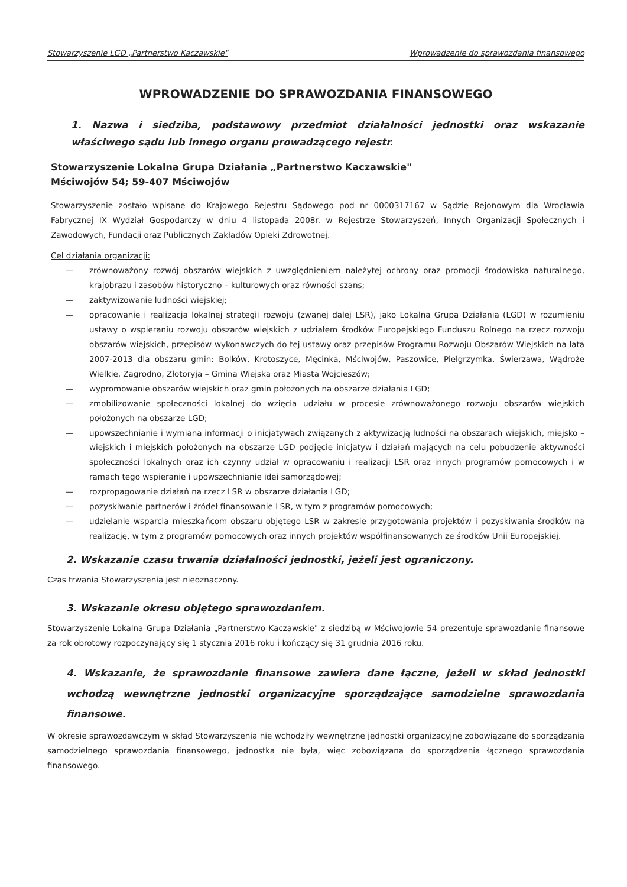Stowarzyszenie LGD „Partnerstwo Kaczawskie" Wprowadzenie do sprawozdania finansowego
WPROWADZENIE DO SPRAWOZDANIA FINANSOWEGO
1. Nazwa i siedziba, podstawowy przedmiot działalności jednostki oraz wskazanie właściwego sądu lub innego organu prowadzącego rejestr.
Stowarzyszenie Lokalna Grupa Działania „Partnerstwo Kaczawskie"
Mściwojów 54; 59-407 Mściwojów
Stowarzyszenie zostało wpisane do Krajowego Rejestru Sądowego pod nr 0000317167 w Sądzie Rejonowym dla Wrocławia Fabrycznej IX Wydział Gospodarczy w dniu 4 listopada 2008r. w Rejestrze Stowarzyszeń, Innych Organizacji Społecznych i Zawodowych, Fundacji oraz Publicznych Zakładów Opieki Zdrowotnej.
Cel działania organizacji:
— zrównoważony rozwój obszarów wiejskich z uwzględnieniem należytej ochrony oraz promocji środowiska naturalnego, krajobrazu i zasobów historyczno – kulturowych oraz równości szans;
— zaktywizowanie ludności wiejskiej;
— opracowanie i realizacja lokalnej strategii rozwoju (zwanej dalej LSR), jako Lokalna Grupa Działania (LGD) w rozumieniu ustawy o wspieraniu rozwoju obszarów wiejskich z udziałem środków Europejskiego Funduszu Rolnego na rzecz rozwoju obszarów wiejskich, przepisów wykonawczych do tej ustawy oraz przepisów Programu Rozwoju Obszarów Wiejskich na lata 2007-2013 dla obszaru gmin: Bolków, Krotoszyce, Męcinka, Mściwojów, Paszowice, Pielgrzymka, Świerzawa, Wądroże Wielkie, Zagrodno, Złotoryja – Gmina Wiejska oraz Miasta Wojcieszów;
— wypromowanie obszarów wiejskich oraz gmin położonych na obszarze działania LGD;
— zmobilizowanie społeczności lokalnej do wzięcia udziału w procesie zrównoważonego rozwoju obszarów wiejskich położonych na obszarze LGD;
— upowszechnianie i wymiana informacji o inicjatywach związanych z aktywizacją ludności na obszarach wiejskich, miejsko – wiejskich i miejskich położonych na obszarze LGD podjęcie inicjatyw i działań mających na celu pobudzenie aktywności społeczności lokalnych oraz ich czynny udział w opracowaniu i realizacji LSR oraz innych programów pomocowych i w ramach tego wspieranie i upowszechnianie idei samorządowej;
— rozpropagowanie działań na rzecz LSR w obszarze działania LGD;
— pozyskiwanie partnerów i źródeł finansowanie LSR, w tym z programów pomocowych;
— udzielanie wsparcia mieszkańcom obszaru objętego LSR w zakresie przygotowania projektów i pozyskiwania środków na realizację, w tym z programów pomocowych oraz innych projektów współfinansowanych ze środków Unii Europejskiej.
2. Wskazanie czasu trwania działalności jednostki, jeżeli jest ograniczony.
Czas trwania Stowarzyszenia jest nieoznaczony.
3. Wskazanie okresu objętego sprawozdaniem.
Stowarzyszenie Lokalna Grupa Działania „Partnerstwo Kaczawskie" z siedzibą w Mściwojowie 54 prezentuje sprawozdanie finansowe za rok obrotowy rozpoczynający się 1 stycznia 2016 roku i kończący się 31 grudnia 2016 roku.
4. Wskazanie, że sprawozdanie finansowe zawiera dane łączne, jeżeli w skład jednostki wchodzą wewnętrzne jednostki organizacyjne sporządzające samodzielne sprawozdania finansowe.
W okresie sprawozdawczym w skład Stowarzyszenia nie wchodziły wewnętrzne jednostki organizacyjne zobowiązane do sporządzania samodzielnego sprawozdania finansowego, jednostka nie była, więc zobowiązana do sporządzenia łącznego sprawozdania finansowego.